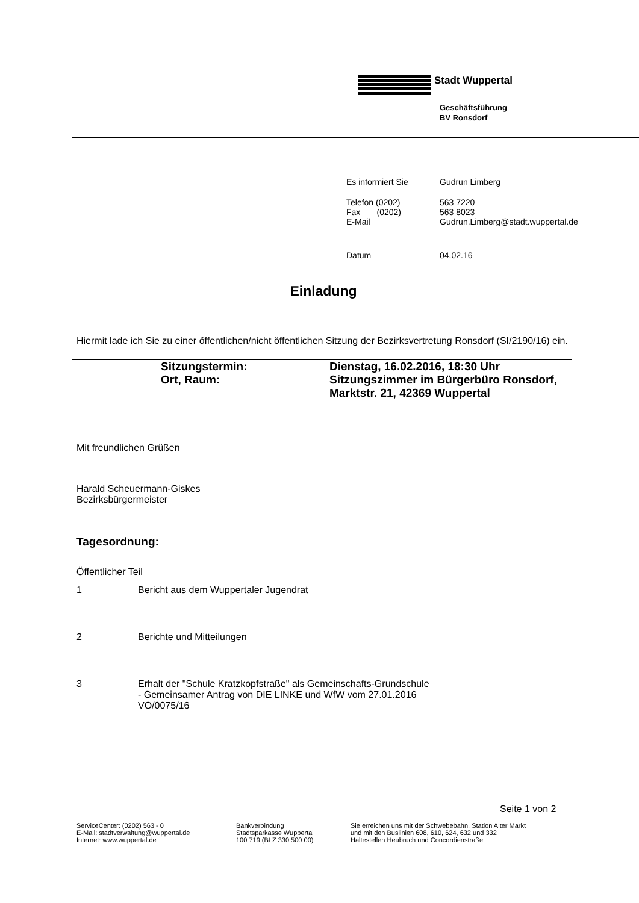Stadt Wuppertal
Geschäftsführung
BV Ronsdorf
| Es informiert Sie | Gudrun Limberg |
| Telefon (0202) | 563 7220 |
| Fax (0202) | 563 8023 |
| E-Mail | Gudrun.Limberg@stadt.wuppertal.de |
| Datum | 04.02.16 |
Einladung
Hiermit lade ich Sie zu einer öffentlichen/nicht öffentlichen Sitzung der Bezirksvertretung Ronsdorf (SI/2190/16) ein.
| | Sitzungstermin: | Dienstag, 16.02.2016, 18:30 Uhr |
| | Ort, Raum: | Sitzungszimmer im Bürgerbüro Ronsdorf, Marktstr. 21, 42369 Wuppertal |
Mit freundlichen Grüßen
Harald Scheuermann-Giskes
Bezirksbürgermeister
Tagesordnung:
Öffentlicher Teil
1 Bericht aus dem Wuppertaler Jugendrat
2 Berichte und Mitteilungen
3 Erhalt der "Schule Kratzkopfstraße" als Gemeinschafts-Grundschule
- Gemeinsamer Antrag von DIE LINKE und WfW vom 27.01.2016
VO/0075/16
Seite 1 von 2
ServiceCenter: (0202) 563 - 0
E-Mail: stadtverwaltung@wuppertal.de
Internet: www.wuppertal.de
Bankverbindung
Stadtsparkasse Wuppertal
100 719 (BLZ 330 500 00)
Sie erreichen uns mit der Schwebebahn, Station Alter Markt
und mit den Buslinien 608, 610, 624, 632 und 332
Haltestellen Heubruch und Concordienstraße